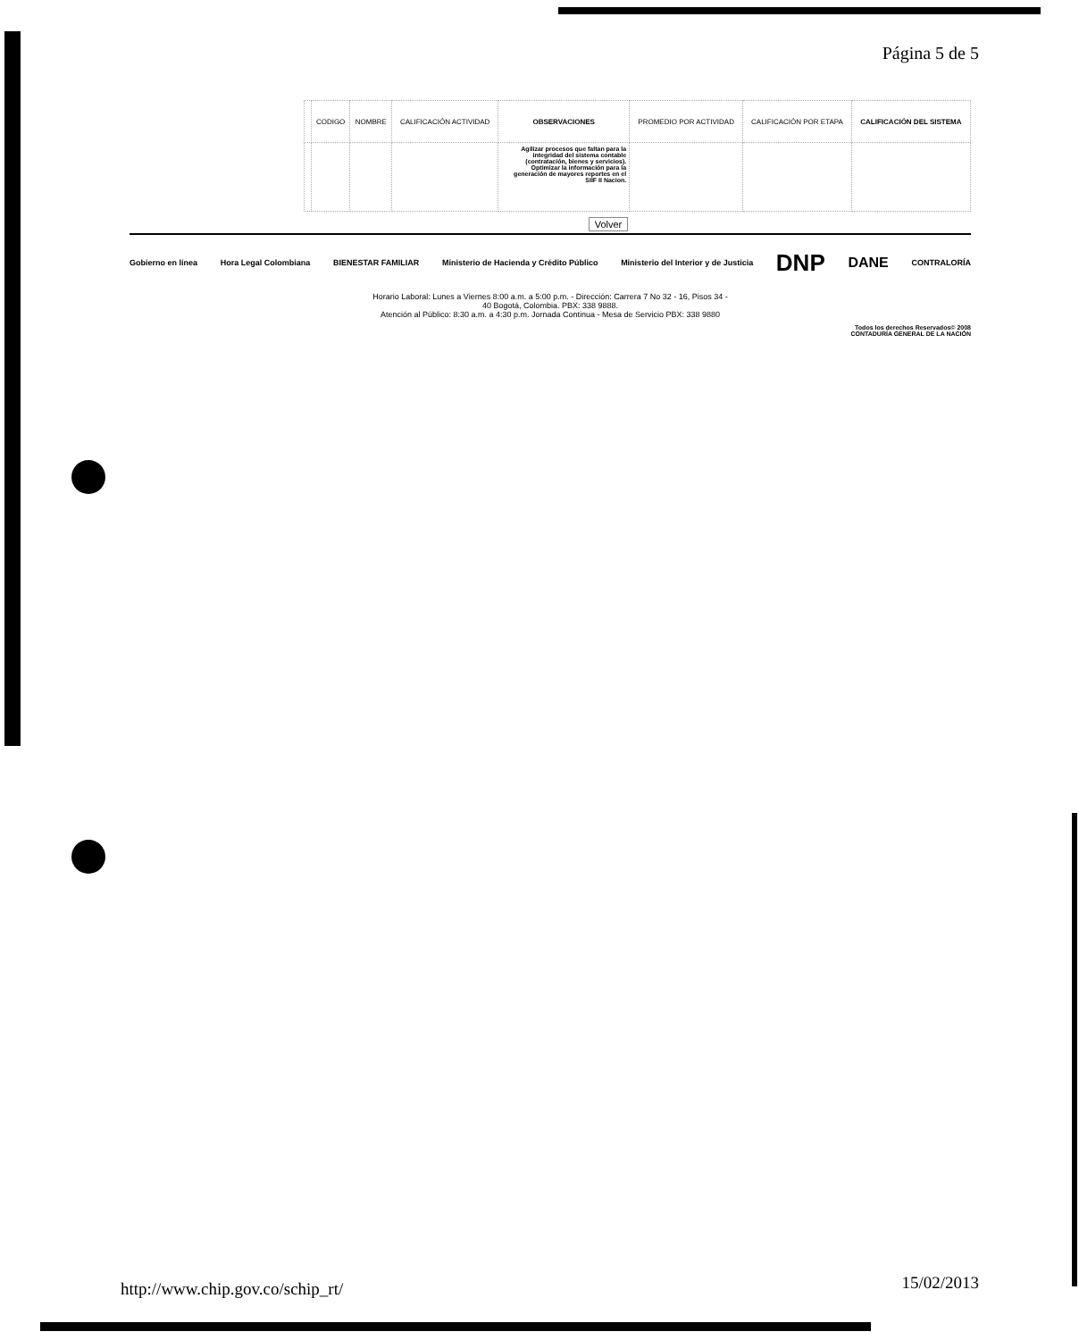Página 5 de 5
| | CODIGO | NOMBRE | CALIFICACIÓN ACTIVIDAD | OBSERVACIONES | PROMEDIO POR ACTIVIDAD | CALIFICACIÓN POR ETAPA | CALIFICACIÓN DEL SISTEMA |
| --- | --- | --- | --- | --- | --- | --- | --- |
| | | | | Agilizar procesos que faltan para la integridad del sistema contable (contratación, bienes y servicios). Optimizar la información para la generación de mayores reportes en el SIIF II Nacion. | | | |
Volver
Gobierno en línea Hora Legal Colombiana BIENESTAR FAMILIAR Ministerio de Hacienda y Crédito Público Ministerio del Interior y de Justicia DNP DANE CONTRALORÍA
Horario Laboral: Lunes a Viernes 8:00 a.m. a 5:00 p.m. - Dirección: Carrera 7 No 32 - 16, Pisos 34 -
40 Bogotá, Colombia. PBX: 338 9888.
Atención al Público: 8:30 a.m. a 4:30 p.m. Jornada Continua - Mesa de Servicio PBX: 338 9880
Todos los derechos Reservados© 2008
CONTADURÍA GENERAL DE LA NACIÓN
http://www.chip.gov.co/schip_rt/
15/02/2013